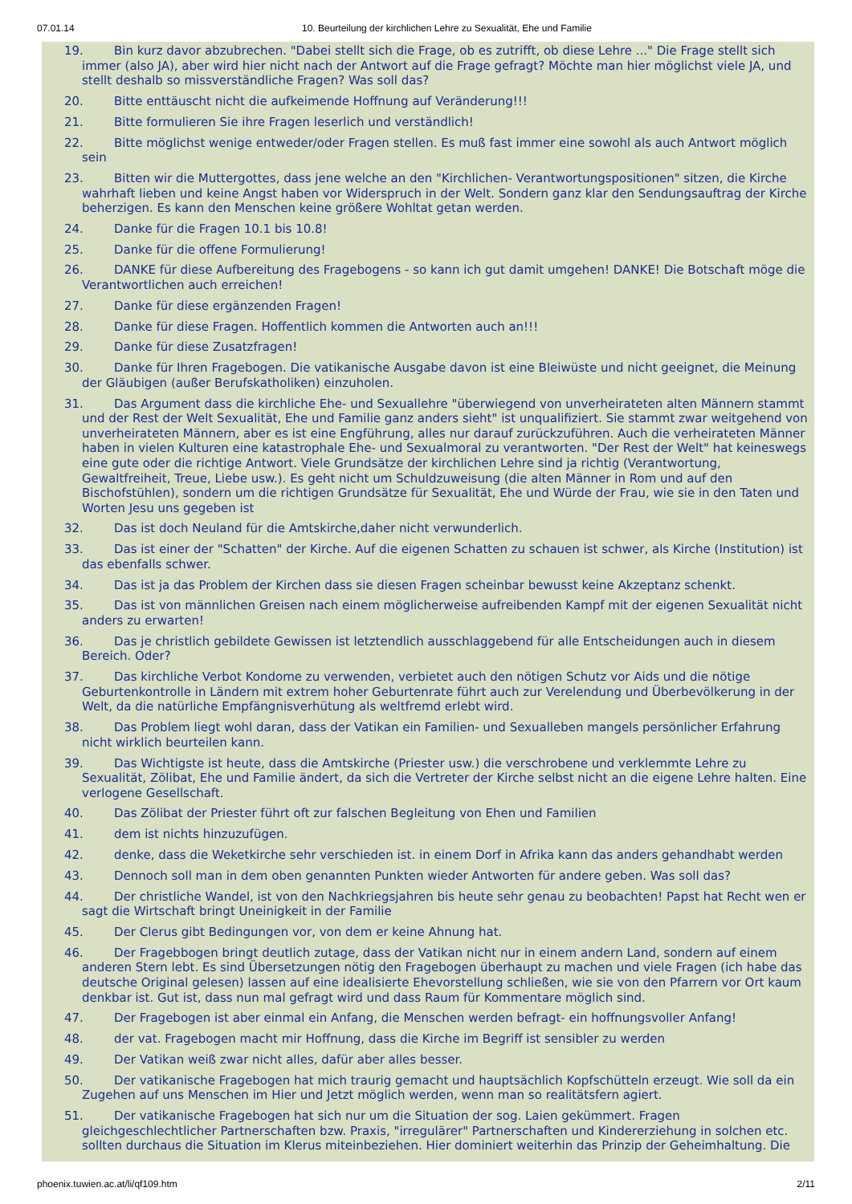07.01.14 10. Beurteilung der kirchlichen Lehre zu Sexualität, Ehe und Familie
19. Bin kurz davor abzubrechen. "Dabei stellt sich die Frage, ob es zutrifft, ob diese Lehre ..." Die Frage stellt sich immer (also JA), aber wird hier nicht nach der Antwort auf die Frage gefragt? Möchte man hier möglichst viele JA, und stellt deshalb so missverständliche Fragen? Was soll das?
20. Bitte enttäuscht nicht die aufkeimende Hoffnung auf Veränderung!!!
21. Bitte formulieren Sie ihre Fragen leserlich und verständlich!
22. Bitte möglichst wenige entweder/oder Fragen stellen. Es muß fast immer eine sowohl als auch Antwort möglich sein
23. Bitten wir die Muttergottes, dass jene welche an den "Kirchlichen- Verantwortungspositionen" sitzen, die Kirche wahrhaft lieben und keine Angst haben vor Widerspruch in der Welt. Sondern ganz klar den Sendungsauftrag der Kirche beherzigen. Es kann den Menschen keine größere Wohltat getan werden.
24. Danke für die Fragen 10.1 bis 10.8!
25. Danke für die offene Formulierung!
26. DANKE für diese Aufbereitung des Fragebogens - so kann ich gut damit umgehen! DANKE! Die Botschaft möge die Verantwortlichen auch erreichen!
27. Danke für diese ergänzenden Fragen!
28. Danke für diese Fragen. Hoffentlich kommen die Antworten auch an!!!
29. Danke für diese Zusatzfragen!
30. Danke für Ihren Fragebogen. Die vatikanische Ausgabe davon ist eine Bleiwüste und nicht geeignet, die Meinung der Gläubigen (außer Berufskatholiken) einzuholen.
31. Das Argument dass die kirchliche Ehe- und Sexuallehre "überwiegend von unverheirateten alten Männern stammt und der Rest der Welt Sexualität, Ehe und Familie ganz anders sieht" ist unqualifiziert. Sie stammt zwar weitgehend von unverheirateten Männern, aber es ist eine Engführung, alles nur darauf zurückzuführen. Auch die verheirateten Männer haben in vielen Kulturen eine katastrophale Ehe- und Sexualmoral zu verantworten. "Der Rest der Welt" hat keineswegs eine gute oder die richtige Antwort. Viele Grundsätze der kirchlichen Lehre sind ja richtig (Verantwortung, Gewaltfreiheit, Treue, Liebe usw.). Es geht nicht um Schuldzuweisung (die alten Männer in Rom und auf den Bischofstühlen), sondern um die richtigen Grundsätze für Sexualität, Ehe und Würde der Frau, wie sie in den Taten und Worten Jesu uns gegeben ist
32. Das ist doch Neuland für die Amtskirche,daher nicht verwunderlich.
33. Das ist einer der "Schatten" der Kirche. Auf die eigenen Schatten zu schauen ist schwer, als Kirche (Institution) ist das ebenfalls schwer.
34. Das ist ja das Problem der Kirchen dass sie diesen Fragen scheinbar bewusst keine Akzeptanz schenkt.
35. Das ist von männlichen Greisen nach einem möglicherweise aufreibenden Kampf mit der eigenen Sexualität nicht anders zu erwarten!
36. Das je christlich gebildete Gewissen ist letztendlich ausschlaggebend für alle Entscheidungen auch in diesem Bereich. Oder?
37. Das kirchliche Verbot Kondome zu verwenden, verbietet auch den nötigen Schutz vor Aids und die nötige Geburtenkontrolle in Ländern mit extrem hoher Geburtenrate führt auch zur Verelendung und Überbevölkerung in der Welt, da die natürliche Empfängnisverhütung als weltfremd erlebt wird.
38. Das Problem liegt wohl daran, dass der Vatikan ein Familien- und Sexualleben mangels persönlicher Erfahrung nicht wirklich beurteilen kann.
39. Das Wichtigste ist heute, dass die Amtskirche (Priester usw.) die verschrobene und verklemmte Lehre zu Sexualität, Zölibat, Ehe und Familie ändert, da sich die Vertreter der Kirche selbst nicht an die eigene Lehre halten. Eine verlogene Gesellschaft.
40. Das Zölibat der Priester führt oft zur falschen Begleitung von Ehen und Familien
41. dem ist nichts hinzuzufügen.
42. denke, dass die Weketkirche sehr verschieden ist. in einem Dorf in Afrika kann das anders gehandhabt werden
43. Dennoch soll man in dem oben genannten Punkten wieder Antworten für andere geben. Was soll das?
44. Der christliche Wandel, ist von den Nachkriegsjahren bis heute sehr genau zu beobachten! Papst hat Recht wen er sagt die Wirtschaft bringt Uneinigkeit in der Familie
45. Der Clerus gibt Bedingungen vor, von dem er keine Ahnung hat.
46. Der Fragebbogen bringt deutlich zutage, dass der Vatikan nicht nur in einem andern Land, sondern auf einem anderen Stern lebt. Es sind Übersetzungen nötig den Fragebogen überhaupt zu machen und viele Fragen (ich habe das deutsche Original gelesen) lassen auf eine idealisierte Ehevorstellung schließen, wie sie von den Pfarrern vor Ort kaum denkbar ist. Gut ist, dass nun mal gefragt wird und dass Raum für Kommentare möglich sind.
47. Der Fragebogen ist aber einmal ein Anfang, die Menschen werden befragt- ein hoffnungsvoller Anfang!
48. der vat. Fragebogen macht mir Hoffnung, dass die Kirche im Begriff ist sensibler zu werden
49. Der Vatikan weiß zwar nicht alles, dafür aber alles besser.
50. Der vatikanische Fragebogen hat mich traurig gemacht und hauptsächlich Kopfschütteln erzeugt. Wie soll da ein Zugehen auf uns Menschen im Hier und Jetzt möglich werden, wenn man so realitätsfern agiert.
51. Der vatikanische Fragebogen hat sich nur um die Situation der sog. Laien gekümmert. Fragen gleichgeschlechtlicher Partnerschaften bzw. Praxis, "irregulärer" Partnerschaften und Kindererziehung in solchen etc. sollten durchaus die Situation im Klerus miteinbeziehen. Hier dominiert weiterhin das Prinzip der Geheimhaltung. Die
phoenix.tuwien.ac.at/li/qf109.htm 2/11